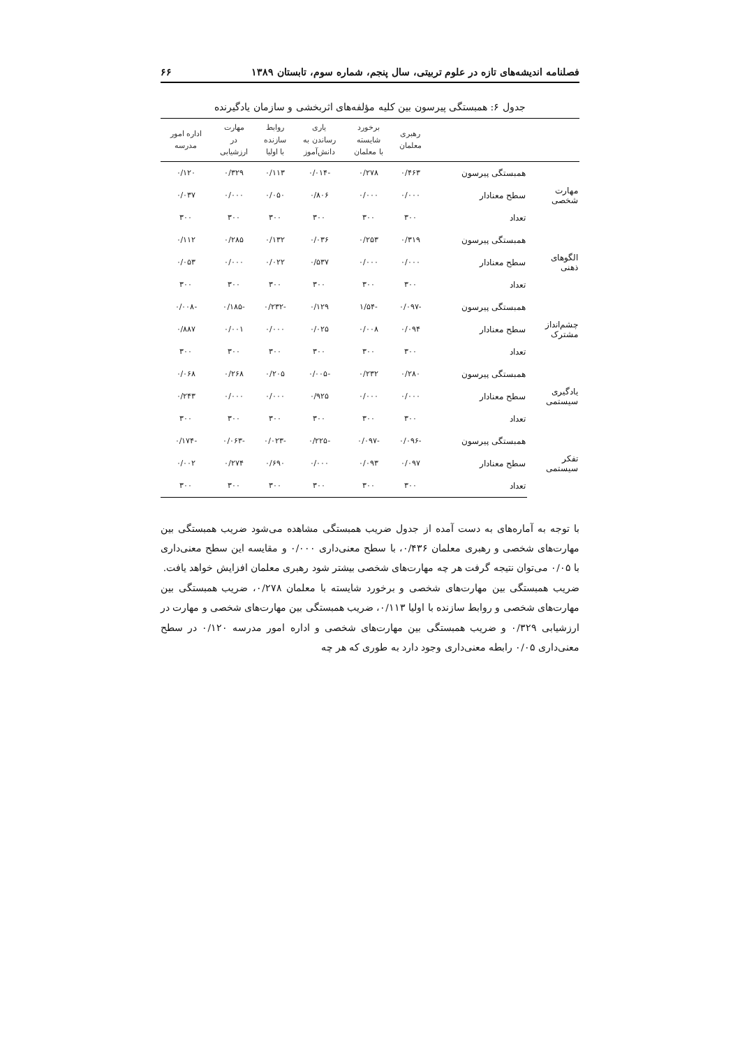فصلنامه اندیشه‌های تازه در علوم تربیتی، سال پنجم، شماره سوم، تابستان ۱۳۸۹ ۶۶
جدول ۶: همبستگی پیرسون بین کلیه مؤلفه‌های اثربخشی و سازمان یادگیرنده
| | | رهبری معلمان | برخورد شایسته با معلمان | یاری رساندن به دانش‌آموز | روابط سازنده با اولیا | مهارت در ارزشیابی | اداره امور مدرسه |
| --- | --- | --- | --- | --- | --- | --- | --- |
| مهارت شخصی | همبستگی پیرسون | ۰/۴۶۳ | ۰/۲۷۸ | -۰/۰۱۴ | ۰/۱۱۳ | ۰/۳۲۹ | ۰/۱۲۰ |
| | سطح معنادار | ۰/۰۰۰ | ۰/۰۰۰ | ۰/۸۰۶ | ۰/۰۵۰ | ۰/۰۰۰ | ۰/۰۳۷ |
| | تعداد | ۳۰۰ | ۳۰۰ | ۳۰۰ | ۳۰۰ | ۳۰۰ | ۳۰۰ |
| الگوهای ذهنی | همبستگی پیرسون | ۰/۳۱۹ | ۰/۲۵۳ | ۰/۰۳۶ | ۰/۱۳۲ | ۰/۲۸۵ | ۰/۱۱۲ |
| | سطح معنادار | ۰/۰۰۰ | ۰/۰۰۰ | ۰/۵۳۷ | ۰/۰۲۲ | ۰/۰۰۰ | ۰/۰۵۳ |
| | تعداد | ۳۰۰ | ۳۰۰ | ۳۰۰ | ۳۰۰ | ۳۰۰ | ۳۰۰ |
| چشم‌انداز مشترک | همبستگی پیرسون | -۰/۰۹۷ | -۱/۵۴ | ۰/۱۲۹ | -۰/۲۳۲ | -۰/۱۸۵ | -۰/۰۰۸ |
| | سطح معنادار | ۰/۰۹۴ | ۰/۰۰۸ | ۰/۰۲۵ | ۰/۰۰۰ | ۰/۰۰۱ | ۰/۸۸۷ |
| | تعداد | ۳۰۰ | ۳۰۰ | ۳۰۰ | ۳۰۰ | ۳۰۰ | ۳۰۰ |
| یادگیری سیستمی | همبستگی پیرسون | ۰/۲۸۰ | ۰/۲۳۲ | -۰/۰۰۵ | ۰/۲۰۵ | ۰/۲۶۸ | ۰/۰۶۸ |
| | سطح معنادار | ۰/۰۰۰ | ۰/۰۰۰ | ۰/۹۲۵ | ۰/۰۰۰ | ۰/۰۰۰ | ۰/۲۴۳ |
| | تعداد | ۳۰۰ | ۳۰۰ | ۳۰۰ | ۳۰۰ | ۳۰۰ | ۳۰۰ |
| تفکر سیستمی | همبستگی پیرسون | -۰/۰۹۶ | -۰/۰۹۷ | -۰/۲۲۵ | -۰/۰۲۳ | -۰/۰۶۳ | -۰/۱۷۴ |
| | سطح معنادار | ۰/۰۹۷ | ۰/۰۹۳ | ۰/۰۰۰ | ۰/۶۹۰ | ۰/۲۷۴ | ۰/۰۰۲ |
| | تعداد | ۳۰۰ | ۳۰۰ | ۳۰۰ | ۳۰۰ | ۳۰۰ | ۳۰۰ |
با توجه به آماره‌های به دست آمده از جدول ضریب همبستگی مشاهده می‌شود ضریب همبستگی بین مهارت‌های شخصی و رهبری معلمان ۰/۴۳۶، با سطح معنی‌داری ۰/۰۰۰ و مقایسه این سطح معنی‌داری با ۰/۰۵ می‌توان نتیجه گرفت هر چه مهارت‌های شخصی بیشتر شود رهبری معلمان افزایش خواهد یافت.
ضریب همبستگی بین مهارت‌های شخصی و برخورد شایسته با معلمان ۰/۲۷۸، ضریب همبستگی بین مهارت‌های شخصی و روابط سازنده با اولیا ۰/۱۱۳، ضریب همبستگی بین مهارت‌های شخصی و مهارت در ارزشیابی ۰/۳۲۹ و ضریب همبستگی بین مهارت‌های شخصی و اداره امور مدرسه ۰/۱۲۰ در سطح معنی‌داری ۰/۰۵ رابطه معنی‌داری وجود دارد به طوری که هر چه